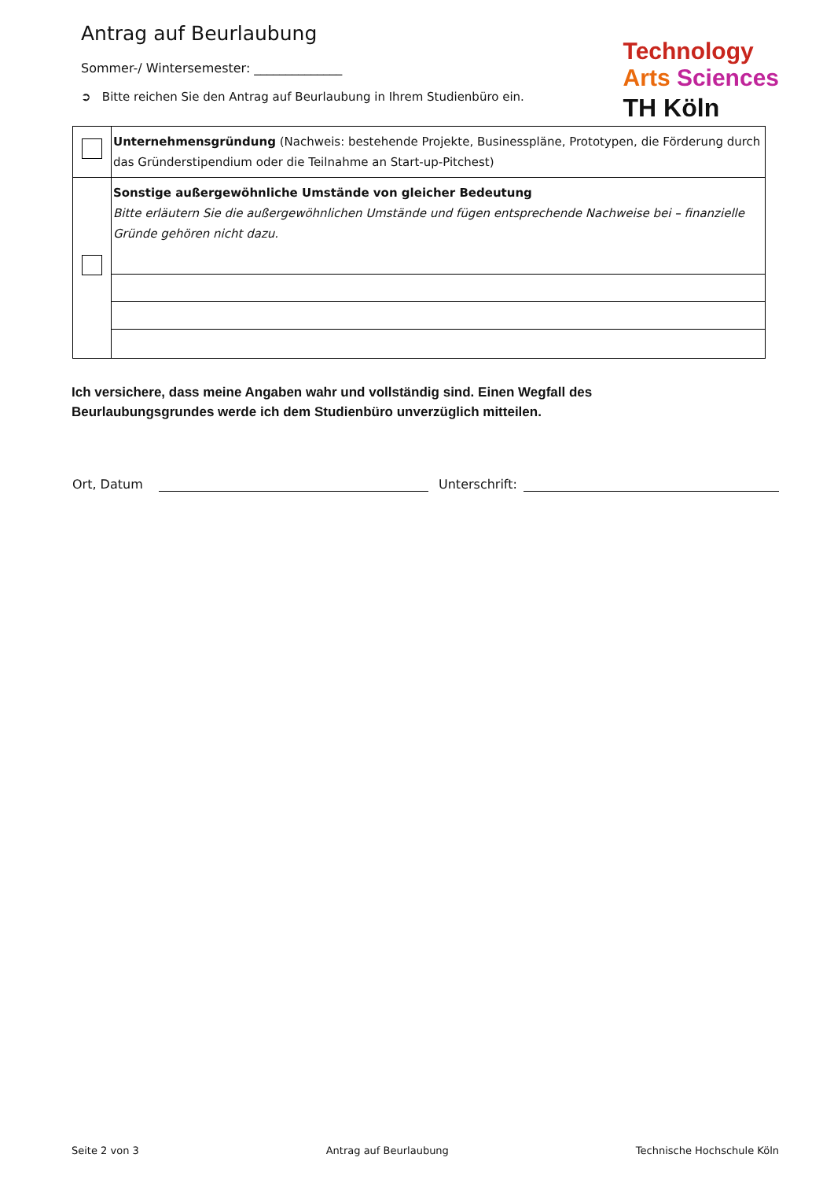Antrag auf Beurlaubung
Sommer-/ Wintersemester: ______________
➲ Bitte reichen Sie den Antrag auf Beurlaubung in Ihrem Studienbüro ein.
Technology
Arts Sciences
TH Köln
| | Unternehmensgründung (Nachweis: bestehende Projekte, Businesspläne, Prototypen, die Förderung durch das Gründerstipendium oder die Teilnahme an Start-up-Pitchest) |
| | Sonstige außergewöhnliche Umstände von gleicher Bedeutung Bitte erläutern Sie die außergewöhnlichen Umstände und fügen entsprechende Nachweise bei – finanzielle Gründe gehören nicht dazu. |
Ich versichere, dass meine Angaben wahr und vollständig sind. Einen Wegfall des
Beurlaubungsgrundes werde ich dem Studienbüro unverzüglich mitteilen.
Ort, Datum Unterschrift:
Seite 2 von 3 Antrag auf Beurlaubung Technische Hochschule Köln